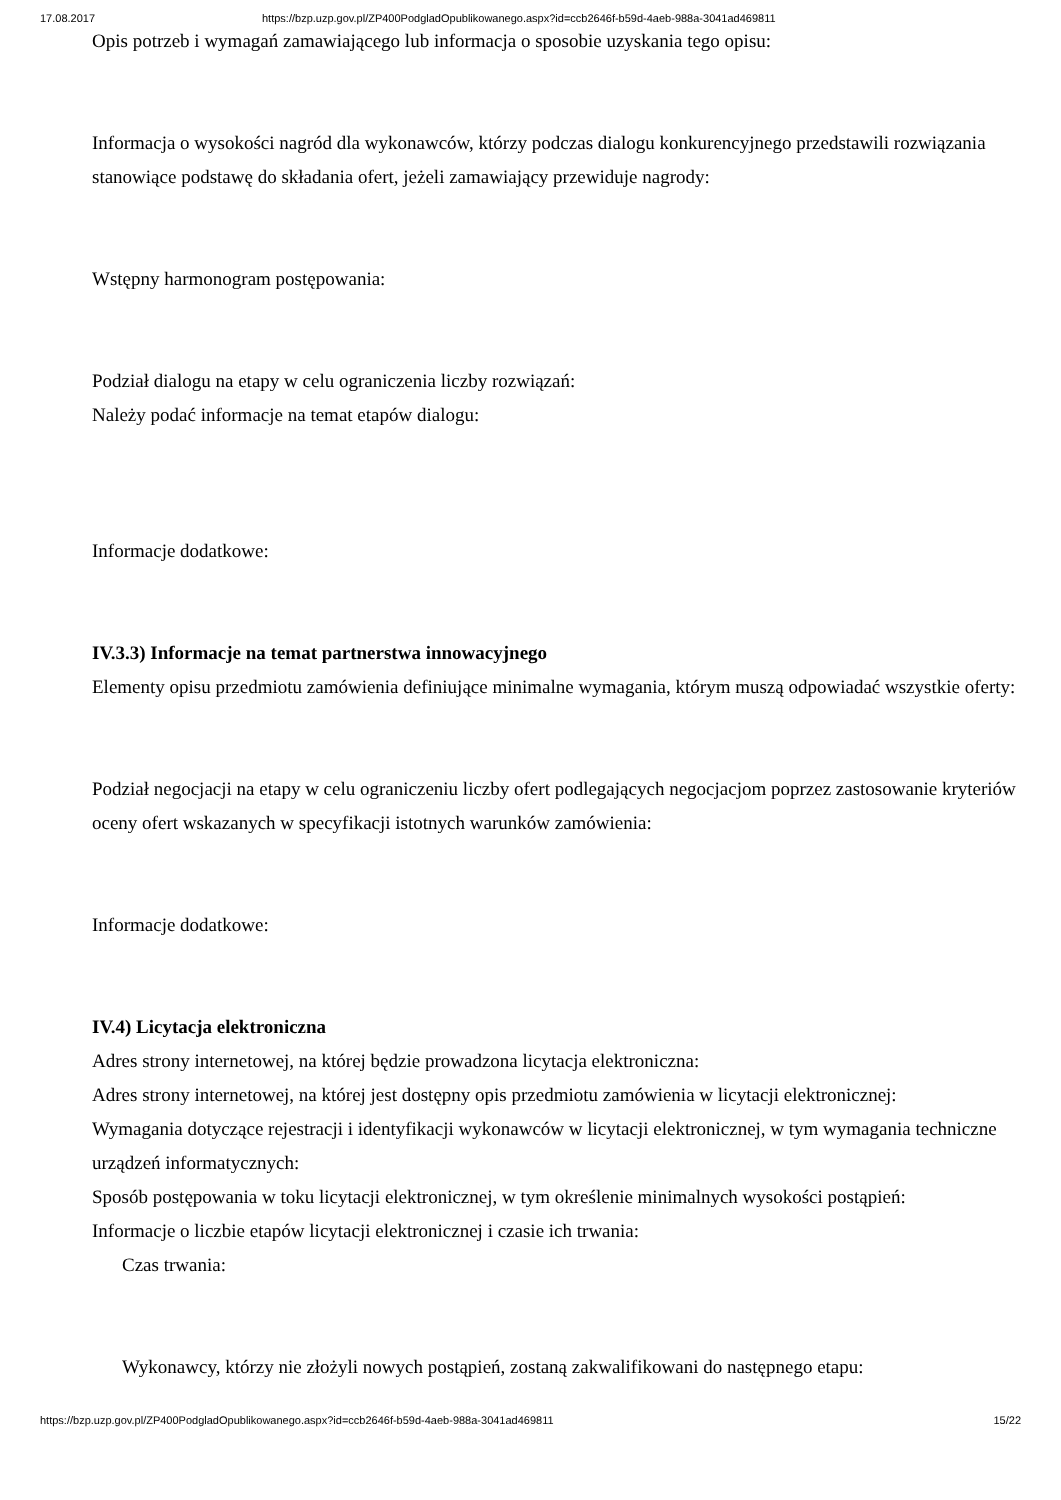17.08.2017 https://bzp.uzp.gov.pl/ZP400PodgladOpublikowanego.aspx?id=ccb2646f-b59d-4aeb-988a-3041ad469811
Opis potrzeb i wymagań zamawiającego lub informacja o sposobie uzyskania tego opisu:
Informacja o wysokości nagród dla wykonawców, którzy podczas dialogu konkurencyjnego przedstawili rozwiązania stanowiące podstawę do składania ofert, jeżeli zamawiający przewiduje nagrody:
Wstępny harmonogram postępowania:
Podział dialogu na etapy w celu ograniczenia liczby rozwiązań:
Należy podać informacje na temat etapów dialogu:
Informacje dodatkowe:
IV.3.3) Informacje na temat partnerstwa innowacyjnego
Elementy opisu przedmiotu zamówienia definiujące minimalne wymagania, którym muszą odpowiadać wszystkie oferty:
Podział negocjacji na etapy w celu ograniczeniu liczby ofert podlegających negocjacjom poprzez zastosowanie kryteriów oceny ofert wskazanych w specyfikacji istotnych warunków zamówienia:
Informacje dodatkowe:
IV.4) Licytacja elektroniczna
Adres strony internetowej, na której będzie prowadzona licytacja elektroniczna:
Adres strony internetowej, na której jest dostępny opis przedmiotu zamówienia w licytacji elektronicznej:
Wymagania dotyczące rejestracji i identyfikacji wykonawców w licytacji elektronicznej, w tym wymagania techniczne urządzeń informatycznych:
Sposób postępowania w toku licytacji elektronicznej, w tym określenie minimalnych wysokości postąpień:
Informacje o liczbie etapów licytacji elektronicznej i czasie ich trwania:
Czas trwania:
Wykonawcy, którzy nie złożyli nowych postąpień, zostaną zakwalifikowani do następnego etapu:
https://bzp.uzp.gov.pl/ZP400PodgladOpublikowanego.aspx?id=ccb2646f-b59d-4aeb-988a-3041ad469811 15/22